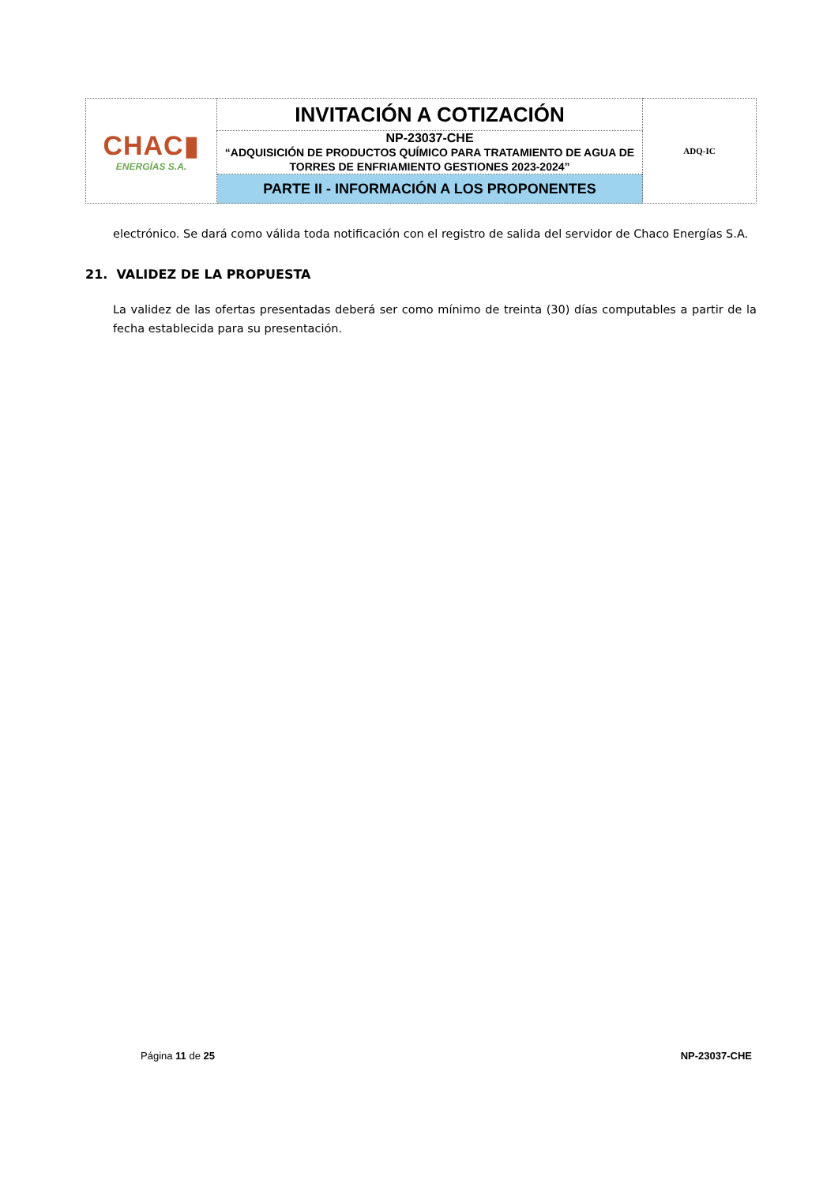| CHAC▮ ENERGÍAS S.A. | INVITACIÓN A COTIZACIÓN | ADQ-IC |
| | NP-23037-CHE “ADQUISICIÓN DE PRODUCTOS QUÍMICO PARA TRATAMIENTO DE AGUA DE TORRES DE ENFRIAMIENTO GESTIONES 2023-2024” | |
| | PARTE II - INFORMACIÓN A LOS PROPONENTES | |
electrónico. Se dará como válida toda notificación con el registro de salida del servidor de Chaco Energías S.A.
21. VALIDEZ DE LA PROPUESTA
La validez de las ofertas presentadas deberá ser como mínimo de treinta (30) días computables a partir de la fecha establecida para su presentación.
Página 11 de 25 NP-23037-CHE